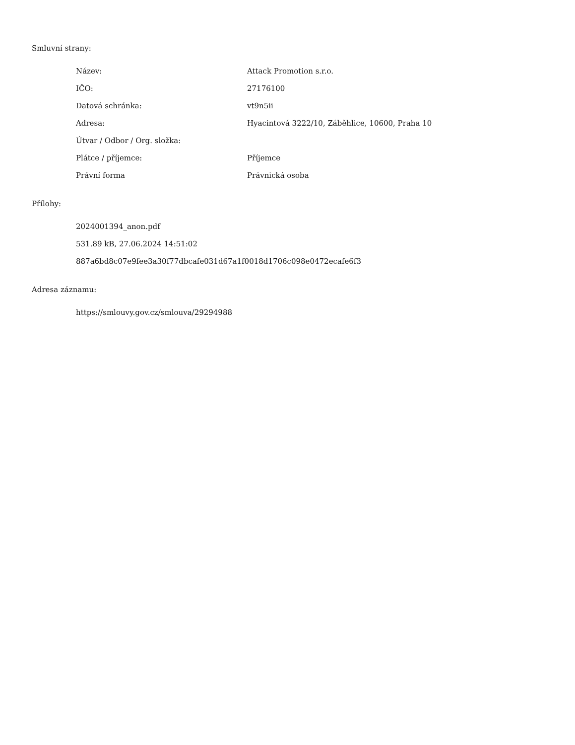Smluvní strany:
| Název: | Attack Promotion s.r.o. |
| IČO: | 27176100 |
| Datová schránka: | vt9n5ii |
| Adresa: | Hyacintová 3222/10, Záběhlice, 10600, Praha 10 |
| Útvar / Odbor / Org. složka: | |
| Plátce / příjemce: | Příjemce |
| Právní forma | Právnická osoba |
Přílohy:
2024001394_anon.pdf
531.89 kB, 27.06.2024 14:51:02
887a6bd8c07e9fee3a30f77dbcafe031d67a1f0018d1706c098e0472ecafe6f3
Adresa záznamu:
https://smlouvy.gov.cz/smlouva/29294988